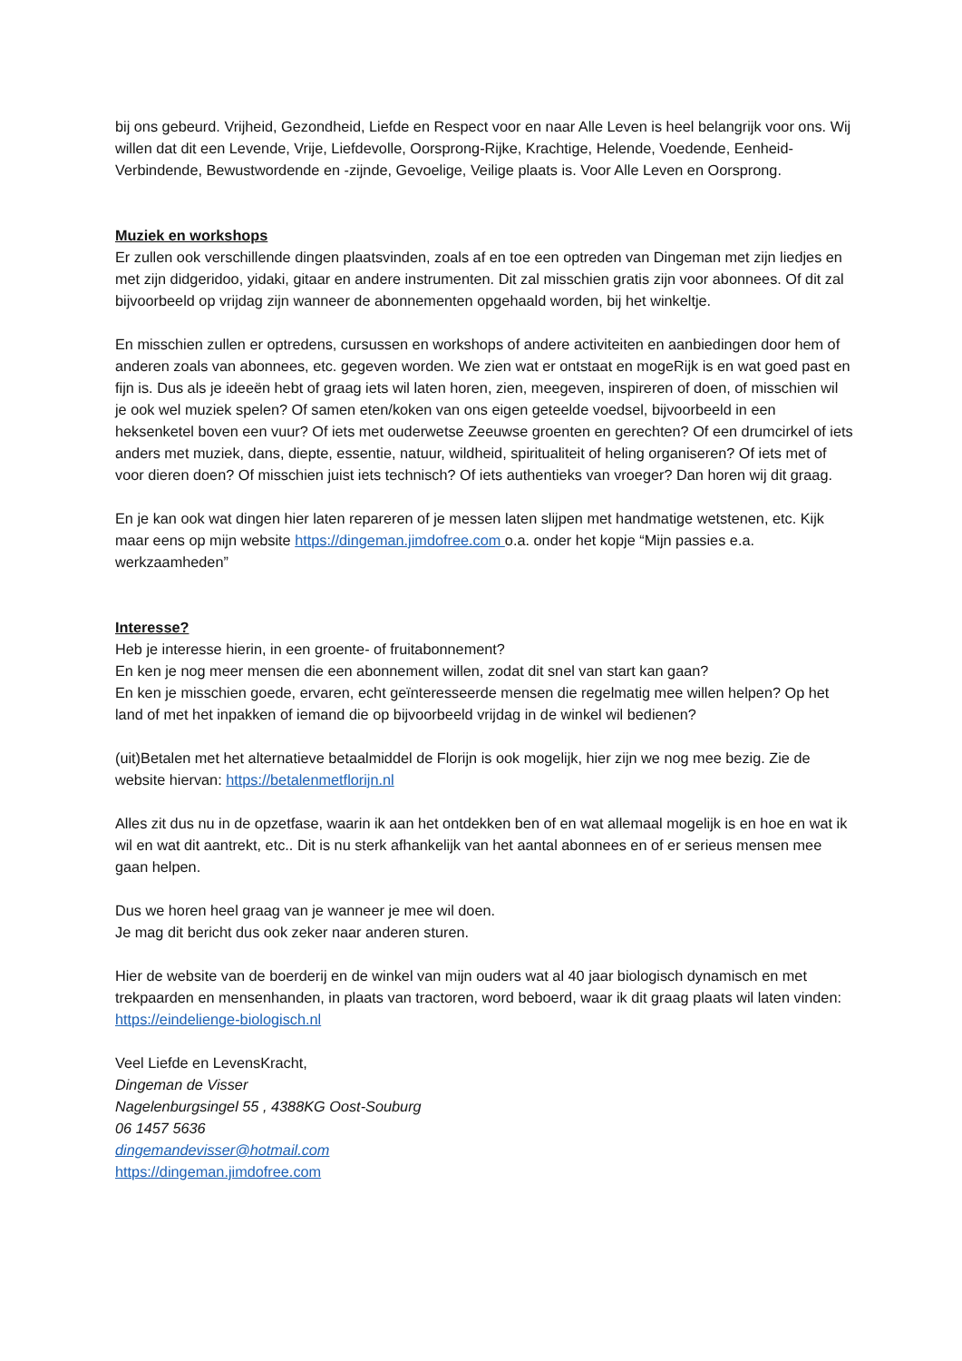bij ons gebeurd. Vrijheid, Gezondheid, Liefde en Respect voor en naar Alle Leven is heel belangrijk voor ons. Wij willen dat dit een Levende, Vrije, Liefdevolle, Oorsprong-Rijke, Krachtige, Helende, Voedende, Eenheid-Verbindende, Bewustwordende en -zijnde, Gevoelige, Veilige plaats is. Voor Alle Leven en Oorsprong.
Muziek en workshops
Er zullen ook verschillende dingen plaatsvinden, zoals af en toe een optreden van Dingeman met zijn liedjes en met zijn didgeridoo, yidaki, gitaar en andere instrumenten. Dit zal misschien gratis zijn voor abonnees. Of dit zal bijvoorbeeld op vrijdag zijn wanneer de abonnementen opgehaald worden, bij het winkeltje.
En misschien zullen er optredens, cursussen en workshops of andere activiteiten en aanbiedingen door hem of anderen zoals van abonnees, etc. gegeven worden. We zien wat er ontstaat en mogeRijk is en wat goed past en fijn is. Dus als je ideeën hebt of graag iets wil laten horen, zien, meegeven, inspireren of doen, of misschien wil je ook wel muziek spelen? Of samen eten/koken van ons eigen geteelde voedsel, bijvoorbeeld in een heksenketel boven een vuur? Of iets met ouderwetse Zeeuwse groenten en gerechten? Of een drumcirkel of iets anders met muziek, dans, diepte, essentie, natuur, wildheid, spiritualiteit of heling organiseren? Of iets met of voor dieren doen? Of misschien juist iets technisch? Of iets authentieks van vroeger? Dan horen wij dit graag.
En je kan ook wat dingen hier laten repareren of je messen laten slijpen met handmatige wetstenen, etc. Kijk maar eens op mijn website https://dingeman.jimdofree.com o.a. onder het kopje “Mijn passies e.a. werkzaamheden”
Interesse?
Heb je interesse hierin, in een groente- of fruitabonnement?
En ken je nog meer mensen die een abonnement willen, zodat dit snel van start kan gaan?
En ken je misschien goede, ervaren, echt geïnteresseerde mensen die regelmatig mee willen helpen? Op het land of met het inpakken of iemand die op bijvoorbeeld vrijdag in de winkel wil bedienen?
(uit)Betalen met het alternatieve betaalmiddel de Florijn is ook mogelijk, hier zijn we nog mee bezig. Zie de website hiervan: https://betalenmetflorijn.nl
Alles zit dus nu in de opzetfase, waarin ik aan het ontdekken ben of en wat allemaal mogelijk is en hoe en wat ik wil en wat dit aantrekt, etc.. Dit is nu sterk afhankelijk van het aantal abonnees en of er serieus mensen mee gaan helpen.
Dus we horen heel graag van je wanneer je mee wil doen.
Je mag dit bericht dus ook zeker naar anderen sturen.
Hier de website van de boerderij en de winkel van mijn ouders wat al 40 jaar biologisch dynamisch en met trekpaarden en mensenhanden, in plaats van tractoren, word beboerd, waar ik dit graag plaats wil laten vinden: https://eindelienge-biologisch.nl
Veel Liefde en LevensKracht,
Dingeman de Visser
Nagelenburgsingel 55 , 4388KG Oost-Souburg
06 1457 5636
dingemandevisser@hotmail.com
https://dingeman.jimdofree.com